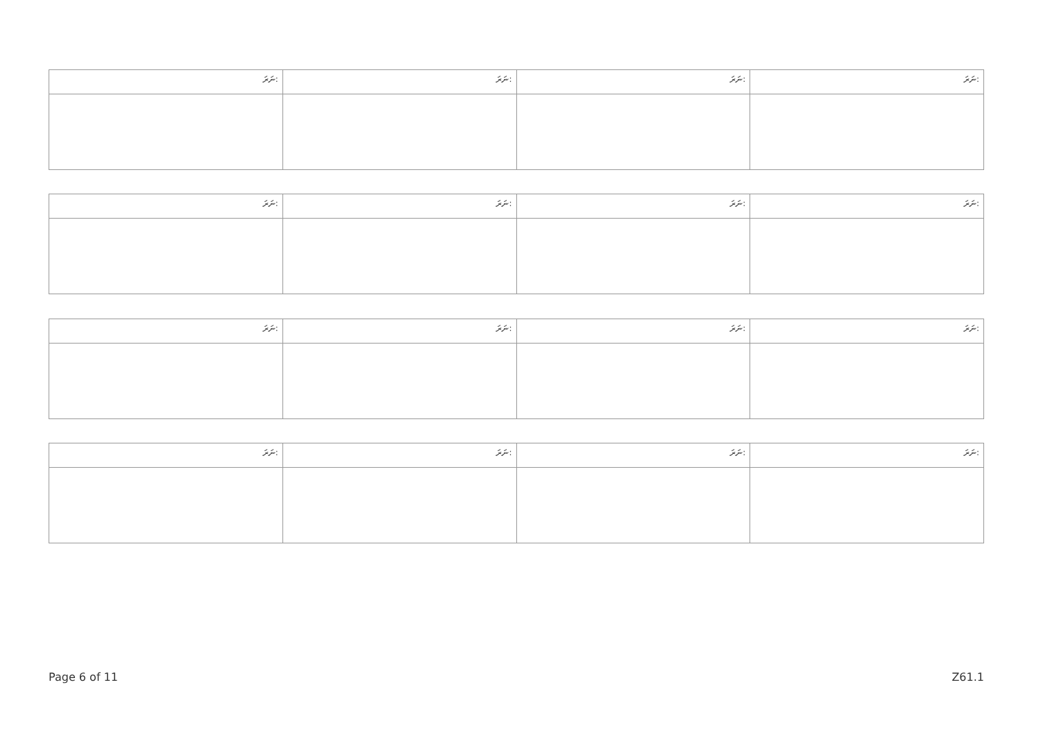| ނަރަ: | ނަރަ: | ނަރަ: | ނަރަ: |
| --- | --- | --- | --- |
| ނަރަ: | ނަރަ: | ނަރަ: | ނަރަ: |
| --- | --- | --- | --- |
| ނަރަ: | ނަރަ: | ނަރަ: | ނަރަ: |
| --- | --- | --- | --- |
| ނަރަ: | ނަރަ: | ނަރަ: | ނަރަ: |
| --- | --- | --- | --- |
Page 6 of 11 Z61.1